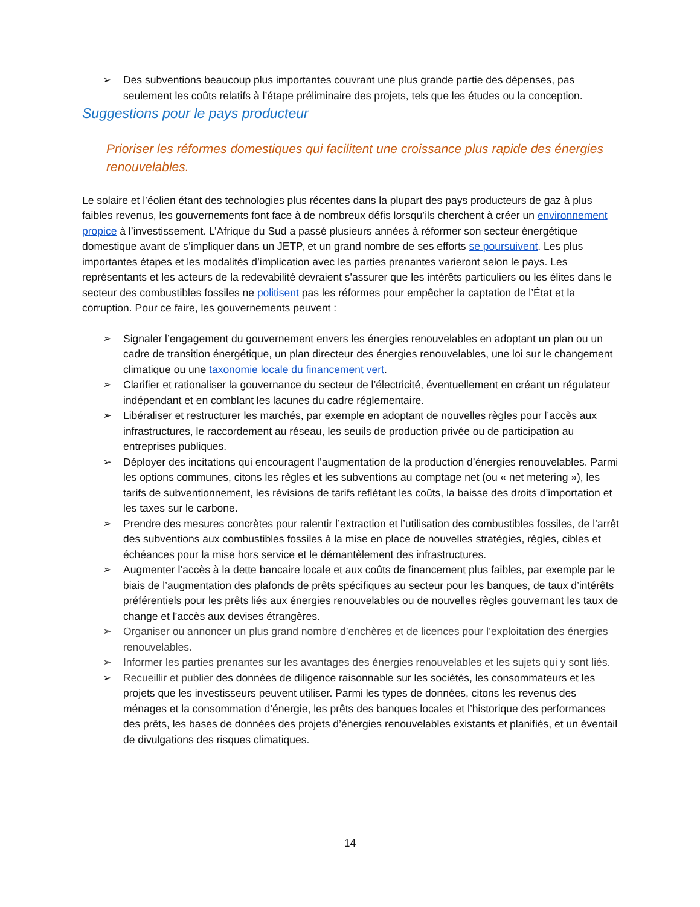➢ Des subventions beaucoup plus importantes couvrant une plus grande partie des dépenses, pas seulement les coûts relatifs à l’étape préliminaire des projets, tels que les études ou la conception.
Suggestions pour le pays producteur
Prioriser les réformes domestiques qui facilitent une croissance plus rapide des énergies renouvelables.
Le solaire et l’éolien étant des technologies plus récentes dans la plupart des pays producteurs de gaz à plus faibles revenus, les gouvernements font face à de nombreux défis lorsqu’ils cherchent à créer un environnement propice à l’investissement. L’Afrique du Sud a passé plusieurs années à réformer son secteur énergétique domestique avant de s’impliquer dans un JETP, et un grand nombre de ses efforts se poursuivent. Les plus importantes étapes et les modalités d’implication avec les parties prenantes varieront selon le pays. Les représentants et les acteurs de la redevabilité devraient s'assurer que les intérêts particuliers ou les élites dans le secteur des combustibles fossiles ne politisent pas les réformes pour empêcher la captation de l’État et la corruption. Pour ce faire, les gouvernements peuvent :
➢ Signaler l’engagement du gouvernement envers les énergies renouvelables en adoptant un plan ou un cadre de transition énergétique, un plan directeur des énergies renouvelables, une loi sur le changement climatique ou une taxonomie locale du financement vert.
➢ Clarifier et rationaliser la gouvernance du secteur de l’électricité, éventuellement en créant un régulateur indépendant et en comblant les lacunes du cadre réglementaire.
➢ Libéraliser et restructurer les marchés, par exemple en adoptant de nouvelles règles pour l’accès aux infrastructures, le raccordement au réseau, les seuils de production privée ou de participation au entreprises publiques.
➢ Déployer des incitations qui encouragent l’augmentation de la production d’énergies renouvelables. Parmi les options communes, citons les règles et les subventions au comptage net (ou « net metering »), les tarifs de subventionnement, les révisions de tarifs reflétant les coûts, la baisse des droits d’importation et les taxes sur le carbone.
➢ Prendre des mesures concrètes pour ralentir l’extraction et l’utilisation des combustibles fossiles, de l’arrêt des subventions aux combustibles fossiles à la mise en place de nouvelles stratégies, règles, cibles et échéances pour la mise hors service et le démantèlement des infrastructures.
➢ Augmenter l’accès à la dette bancaire locale et aux coûts de financement plus faibles, par exemple par le biais de l’augmentation des plafonds de prêts spécifiques au secteur pour les banques, de taux d’intérêts préférentiels pour les prêts liés aux énergies renouvelables ou de nouvelles règles gouvernant les taux de change et l’accès aux devises étrangères.
➢ Organiser ou annoncer un plus grand nombre d’enchères et de licences pour l’exploitation des énergies renouvelables.
➢ Informer les parties prenantes sur les avantages des énergies renouvelables et les sujets qui y sont liés.
➢ Recueillir et publier des données de diligence raisonnable sur les sociétés, les consommateurs et les projets que les investisseurs peuvent utiliser. Parmi les types de données, citons les revenus des ménages et la consommation d’énergie, les prêts des banques locales et l’historique des performances des prêts, les bases de données des projets d’énergies renouvelables existants et planifiés, et un éventail de divulgations des risques climatiques.
14